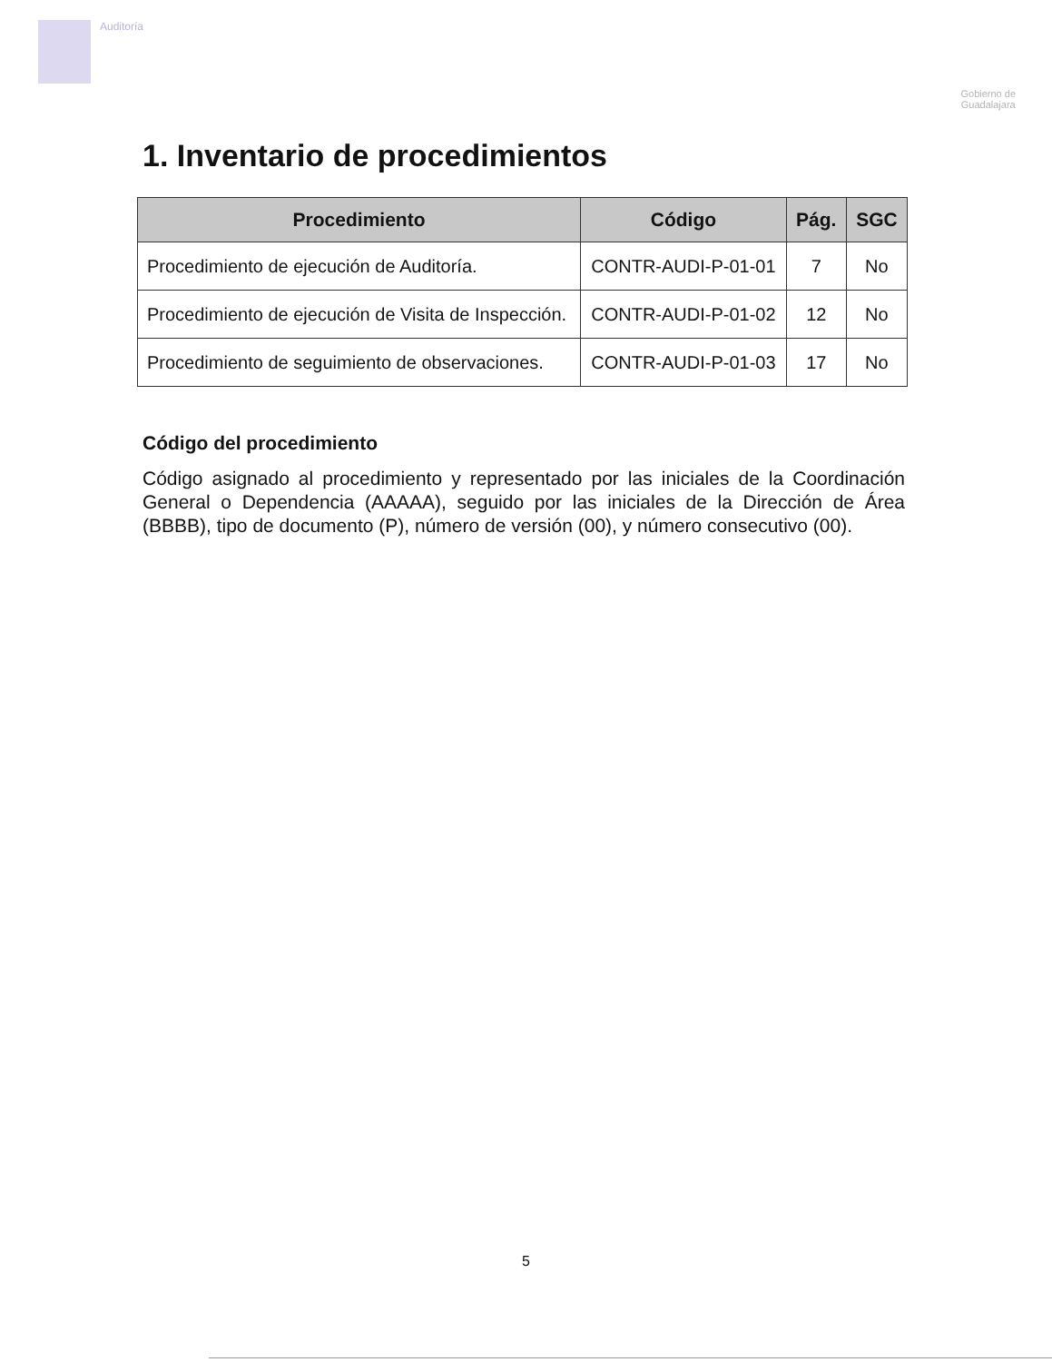Auditoría
Gobierno de
Guadalajara
1. Inventario de procedimientos
| Procedimiento | Código | Pág. | SGC |
| --- | --- | --- | --- |
| Procedimiento de ejecución de Auditoría. | CONTR-AUDI-P-01-01 | 7 | No |
| Procedimiento de ejecución de Visita de Inspección. | CONTR-AUDI-P-01-02 | 12 | No |
| Procedimiento de seguimiento de observaciones. | CONTR-AUDI-P-01-03 | 17 | No |
Código del procedimiento
Código asignado al procedimiento y representado por las iniciales de la Coordinación General o Dependencia (AAAAA), seguido por las iniciales de la Dirección de Área (BBBB), tipo de documento (P), número de versión (00), y número consecutivo (00).
5